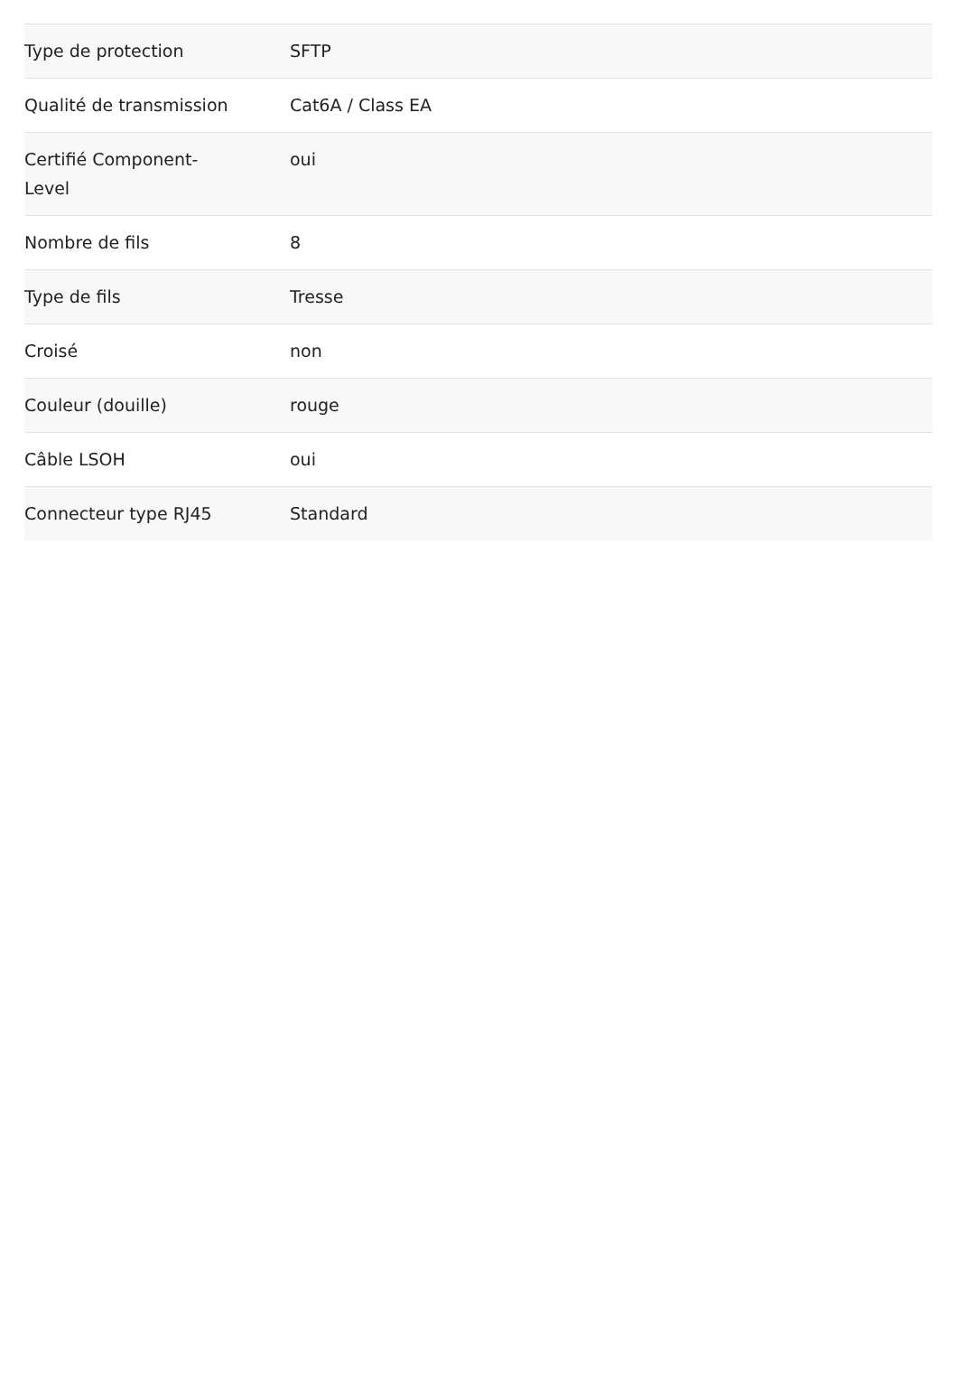| Type de protection | SFTP |
| Qualité de transmission | Cat6A / Class EA |
| Certifié Component- Level | oui |
| Nombre de fils | 8 |
| Type de fils | Tresse |
| Croisé | non |
| Couleur (douille) | rouge |
| Câble LSOH | oui |
| Connecteur type RJ45 | Standard |